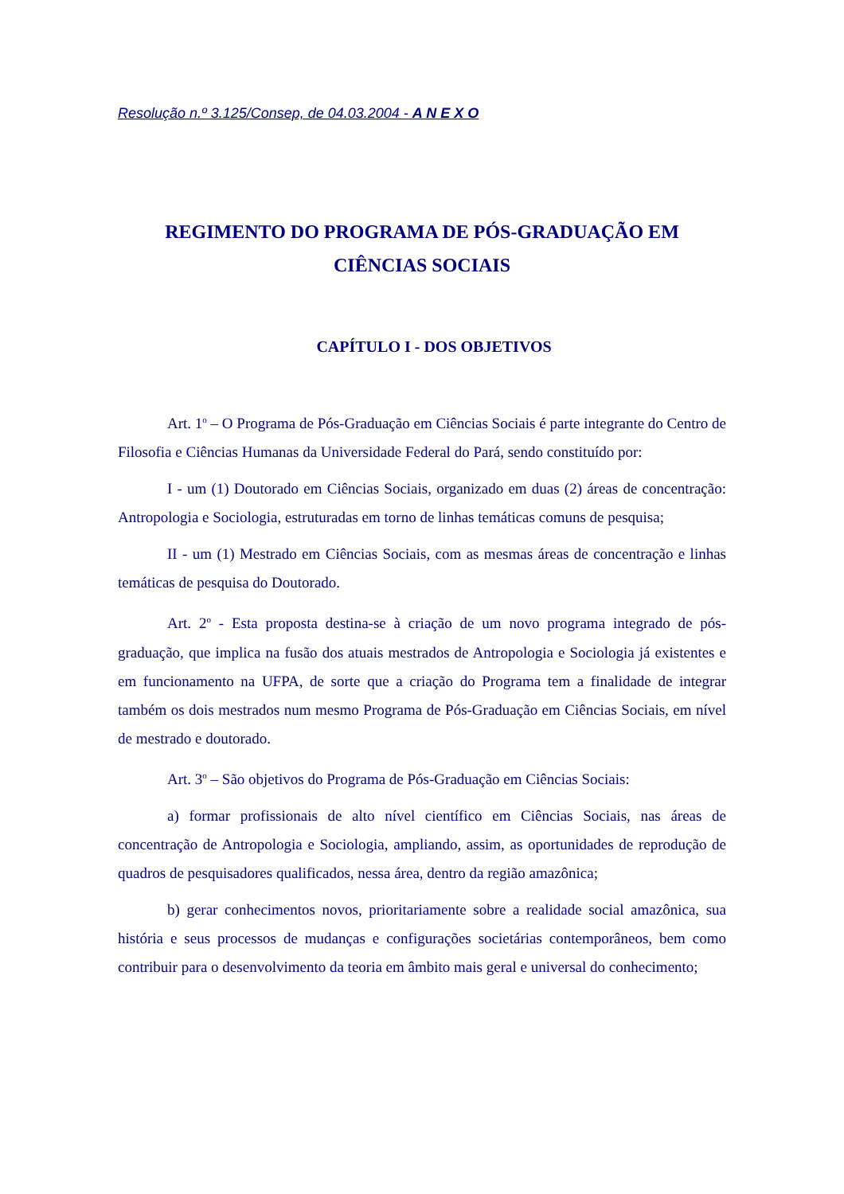Resolução n.º 3.125/Consep, de 04.03.2004 - A N E X O
REGIMENTO DO PROGRAMA DE PÓS-GRADUAÇÃO EM
CIÊNCIAS SOCIAIS
CAPÍTULO I - DOS OBJETIVOS
Art. 1<sup>o</sup> – O Programa de Pós-Graduação em Ciências Sociais é parte integrante do Centro de Filosofia e Ciências Humanas da Universidade Federal do Pará, sendo constituído por:
I - um (1) Doutorado em Ciências Sociais, organizado em duas (2) áreas de concentração: Antropologia e Sociologia, estruturadas em torno de linhas temáticas comuns de pesquisa;
II - um (1) Mestrado em Ciências Sociais, com as mesmas áreas de concentração e linhas temáticas de pesquisa do Doutorado.
Art. 2<sup>o</sup> - Esta proposta destina-se à criação de um novo programa integrado de pós-graduação, que implica na fusão dos atuais mestrados de Antropologia e Sociologia já existentes e em funcionamento na UFPA, de sorte que a criação do Programa tem a finalidade de integrar também os dois mestrados num mesmo Programa de Pós-Graduação em Ciências Sociais, em nível de mestrado e doutorado.
Art. 3<sup>o</sup> – São objetivos do Programa de Pós-Graduação em Ciências Sociais:
a) formar profissionais de alto nível científico em Ciências Sociais, nas áreas de concentração de Antropologia e Sociologia, ampliando, assim, as oportunidades de reprodução de quadros de pesquisadores qualificados, nessa área, dentro da região amazônica;
b) gerar conhecimentos novos, prioritariamente sobre a realidade social amazônica, sua história e seus processos de mudanças e configurações societárias contemporâneos, bem como contribuir para o desenvolvimento da teoria em âmbito mais geral e universal do conhecimento;